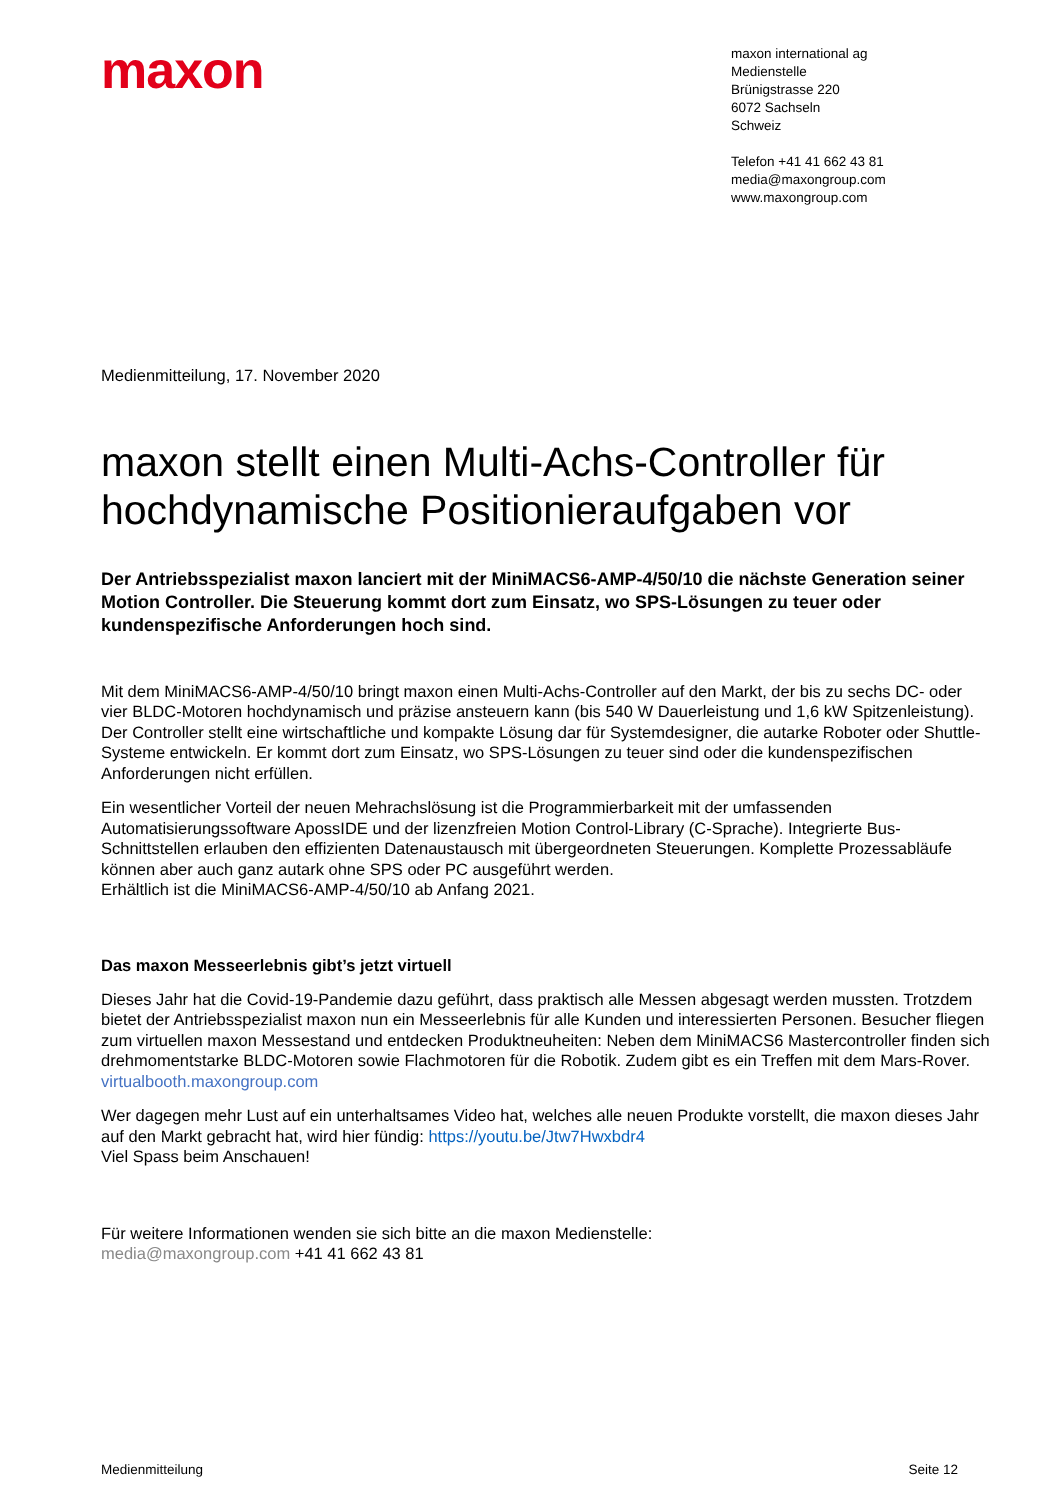maxon
maxon international ag
Medienstelle
Brünigstrasse 220
6072 Sachseln
Schweiz
Telefon +41 41 662 43 81
media@maxongroup.com
www.maxongroup.com
Medienmitteilung, 17. November 2020
maxon stellt einen Multi-Achs-Controller für hochdynamische Positionieraufgaben vor
Der Antriebsspezialist maxon lanciert mit der MiniMACS6-AMP-4/50/10 die nächste Generation seiner Motion Controller. Die Steuerung kommt dort zum Einsatz, wo SPS-Lösungen zu teuer oder kundenspezifische Anforderungen hoch sind.
Mit dem MiniMACS6-AMP-4/50/10 bringt maxon einen Multi-Achs-Controller auf den Markt, der bis zu sechs DC- oder vier BLDC-Motoren hochdynamisch und präzise ansteuern kann (bis 540 W Dauerleistung und 1,6 kW Spitzenleistung). Der Controller stellt eine wirtschaftliche und kompakte Lösung dar für Systemdesigner, die autarke Roboter oder Shuttle-Systeme entwickeln. Er kommt dort zum Einsatz, wo SPS-Lösungen zu teuer sind oder die kundenspezifischen Anforderungen nicht erfüllen.
Ein wesentlicher Vorteil der neuen Mehrachslösung ist die Programmierbarkeit mit der umfassenden Automatisierungssoftware ApossIDE und der lizenzfreien Motion Control-Library (C-Sprache). Integrierte Bus-Schnittstellen erlauben den effizienten Datenaustausch mit übergeordneten Steuerungen. Komplette Prozessabläufe können aber auch ganz autark ohne SPS oder PC ausgeführt werden.
Erhältlich ist die MiniMACS6-AMP-4/50/10 ab Anfang 2021.
Das maxon Messeerlebnis gibt’s jetzt virtuell
Dieses Jahr hat die Covid-19-Pandemie dazu geführt, dass praktisch alle Messen abgesagt werden mussten. Trotzdem bietet der Antriebsspezialist maxon nun ein Messeerlebnis für alle Kunden und interessierten Personen. Besucher fliegen zum virtuellen maxon Messestand und entdecken Produktneuheiten: Neben dem MiniMACS6 Mastercontroller finden sich drehmomentstarke BLDC-Motoren sowie Flachmotoren für die Robotik. Zudem gibt es ein Treffen mit dem Mars-Rover. virtualbooth.maxongroup.com
Wer dagegen mehr Lust auf ein unterhaltsames Video hat, welches alle neuen Produkte vorstellt, die maxon dieses Jahr auf den Markt gebracht hat, wird hier fündig: https://youtu.be/Jtw7Hwxbdr4
Viel Spass beim Anschauen!
Für weitere Informationen wenden sie sich bitte an die maxon Medienstelle:
media@maxongroup.com +41 41 662 43 81
Medienmitteilung Seite 12